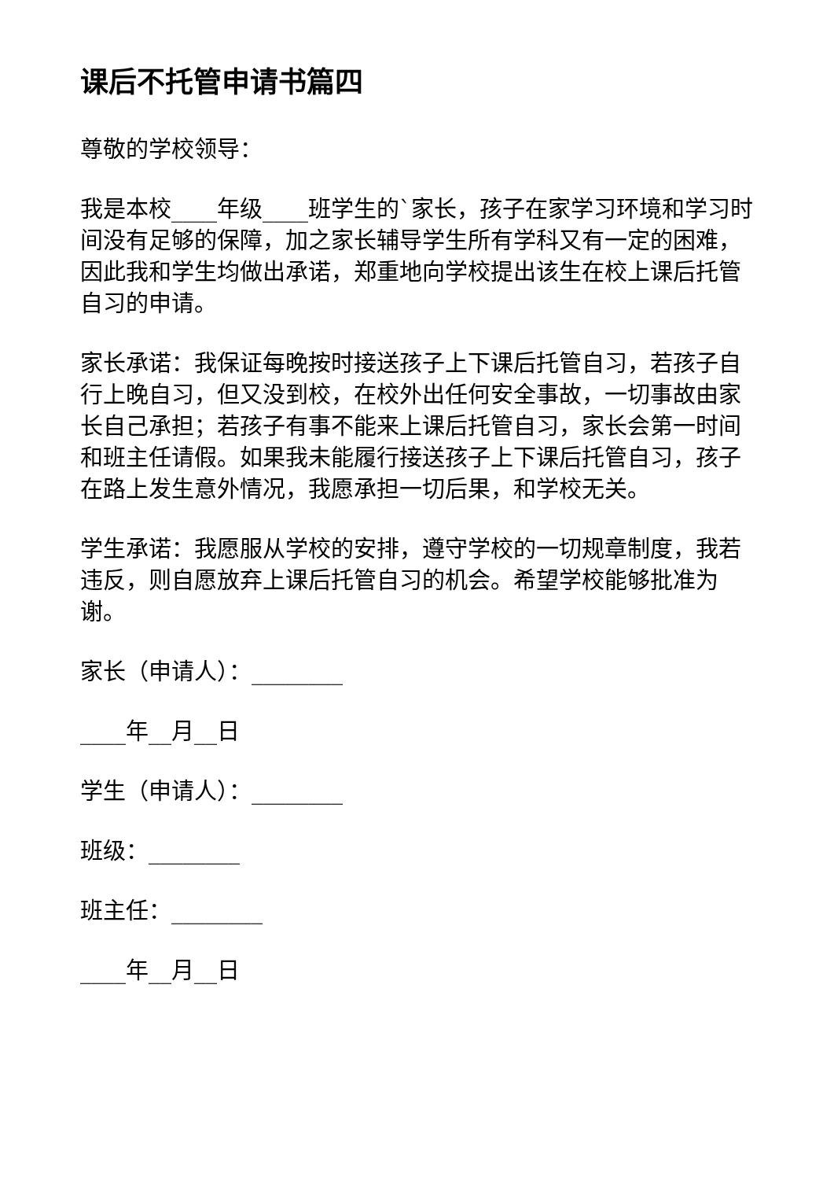课后不托管申请书篇四
尊敬的学校领导：
我是本校____年级____班学生的`家长，孩子在家学习环境和学习时间没有足够的保障，加之家长辅导学生所有学科又有一定的困难，因此我和学生均做出承诺，郑重地向学校提出该生在校上课后托管自习的申请。
家长承诺：我保证每晚按时接送孩子上下课后托管自习，若孩子自行上晚自习，但又没到校，在校外出任何安全事故，一切事故由家长自己承担；若孩子有事不能来上课后托管自习，家长会第一时间和班主任请假。如果我未能履行接送孩子上下课后托管自习，孩子在路上发生意外情况，我愿承担一切后果，和学校无关。
学生承诺：我愿服从学校的安排，遵守学校的一切规章制度，我若违反，则自愿放弃上课后托管自习的机会。希望学校能够批准为谢。
家长（申请人）：________
____年__月__日
学生（申请人）：________
班级：________
班主任：________
____年__月__日